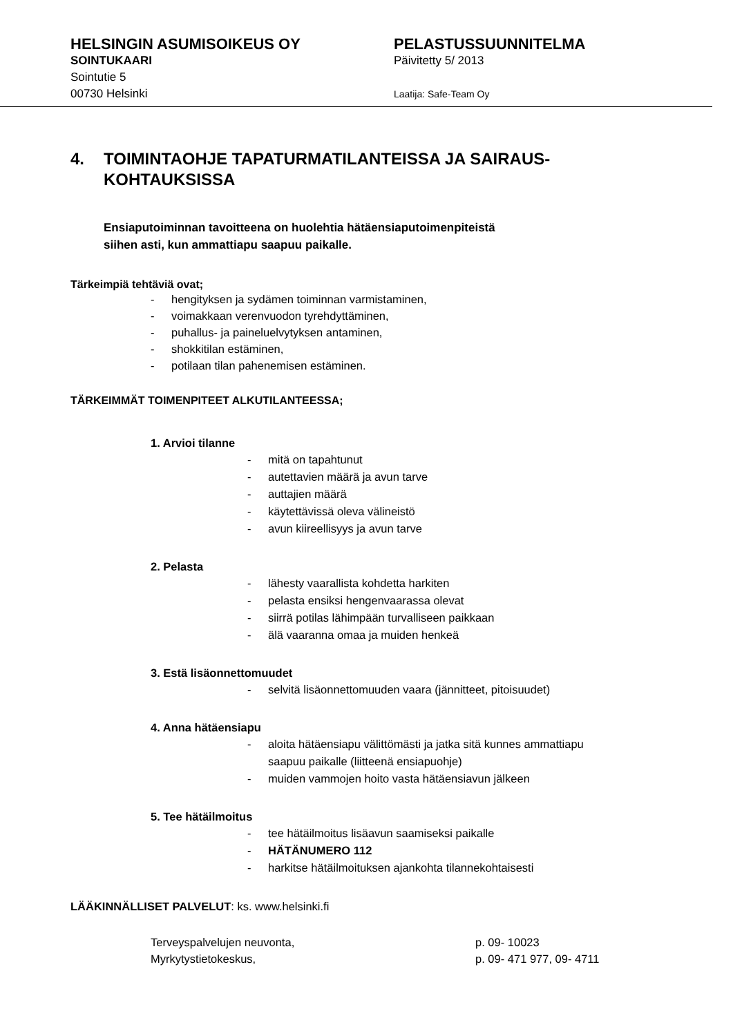HELSINGIN ASUMISOIKEUS OY
SOINTUKAARI
Sointutie 5
00730 Helsinki
PELASTUSSUUNNITELMA
Päivitetty 5/ 2013
Laatija: Safe-Team Oy
4. TOIMINTAOHJE TAPATURMATILANTEISSA JA SAIRAUS-
KOHTAUKSISSA
Ensiaputoiminnan tavoitteena on huolehtia hätäensiaputoimenpiteistä
siihen asti, kun ammattiapu saapuu paikalle.
Tärkeimpiä tehtäviä ovat;
- hengityksen ja sydämen toiminnan varmistaminen,
- voimakkaan verenvuodon tyrehdyttäminen,
- puhallus- ja paineluelvytyksen antaminen,
- shokkitilan estäminen,
- potilaan tilan pahenemisen estäminen.
TÄRKEIMMÄT TOIMENPITEET ALKUTILANTEESSA;
1. Arvioi tilanne
- mitä on tapahtunut
- autettavien määrä ja avun tarve
- auttajien määrä
- käytettävissä oleva välineistö
- avun kiireellisyys ja avun tarve
2. Pelasta
- lähesty vaarallista kohdetta harkiten
- pelasta ensiksi hengenvaarassa olevat
- siirrä potilas lähimpään turvalliseen paikkaan
- älä vaaranna omaa ja muiden henkeä
3. Estä lisäonnettomuudet
- selvitä lisäonnettomuuden vaara (jännitteet, pitoisuudet)
4. Anna hätäensiapu
- aloita hätäensiapu välittömästi ja jatka sitä kunnes ammattiapu
saapuu paikalle (liitteenä ensiapuohje)
- muiden vammojen hoito vasta hätäensiavun jälkeen
5. Tee hätäilmoitus
- tee hätäilmoitus lisäavun saamiseksi paikalle
- HÄTÄNUMERO 112
- harkitse hätäilmoituksen ajankohta tilannekohtaisesti
LÄÄKINNÄLLISET PALVELUT: ks. www.helsinki.fi
Terveyspalvelujen neuvonta, p. 09- 10023
Myrkytystietokeskus, p. 09- 471 977, 09- 4711